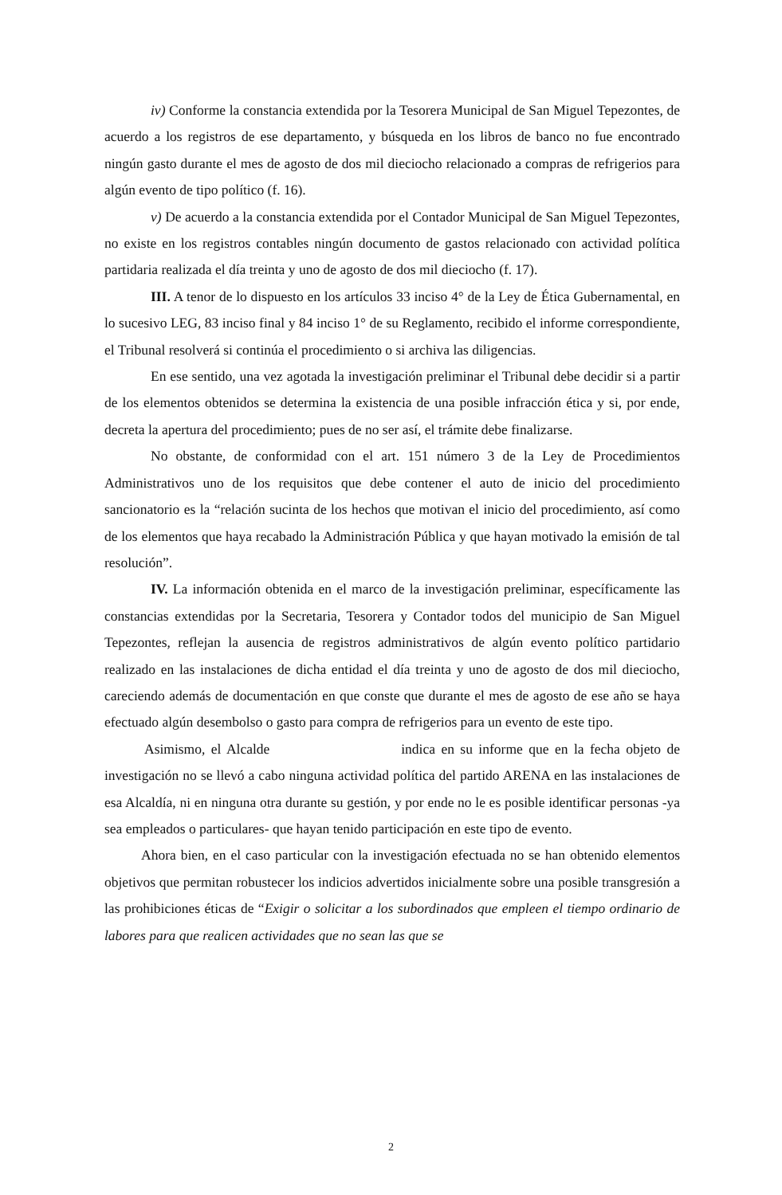iv) Conforme la constancia extendida por la Tesorera Municipal de San Miguel Tepezontes, de acuerdo a los registros de ese departamento, y búsqueda en los libros de banco no fue encontrado ningún gasto durante el mes de agosto de dos mil dieciocho relacionado a compras de refrigerios para algún evento de tipo político (f. 16).
v) De acuerdo a la constancia extendida por el Contador Municipal de San Miguel Tepezontes, no existe en los registros contables ningún documento de gastos relacionado con actividad política partidaria realizada el día treinta y uno de agosto de dos mil dieciocho (f. 17).
III. A tenor de lo dispuesto en los artículos 33 inciso 4° de la Ley de Ética Gubernamental, en lo sucesivo LEG, 83 inciso final y 84 inciso 1° de su Reglamento, recibido el informe correspondiente, el Tribunal resolverá si continúa el procedimiento o si archiva las diligencias.
En ese sentido, una vez agotada la investigación preliminar el Tribunal debe decidir si a partir de los elementos obtenidos se determina la existencia de una posible infracción ética y si, por ende, decreta la apertura del procedimiento; pues de no ser así, el trámite debe finalizarse.
No obstante, de conformidad con el art. 151 número 3 de la Ley de Procedimientos Administrativos uno de los requisitos que debe contener el auto de inicio del procedimiento sancionatorio es la “relación sucinta de los hechos que motivan el inicio del procedimiento, así como de los elementos que haya recabado la Administración Pública y que hayan motivado la emisión de tal resolución”.
IV. La información obtenida en el marco de la investigación preliminar, específicamente las constancias extendidas por la Secretaria, Tesorera y Contador todos del municipio de San Miguel Tepezontes, reflejan la ausencia de registros administrativos de algún evento político partidario realizado en las instalaciones de dicha entidad el día treinta y uno de agosto de dos mil dieciocho, careciendo además de documentación en que conste que durante el mes de agosto de ese año se haya efectuado algún desembolso o gasto para compra de refrigerios para un evento de este tipo.
Asimismo, el Alcalde indica en su informe que en la fecha objeto de investigación no se llevó a cabo ninguna actividad política del partido ARENA en las instalaciones de esa Alcaldía, ni en ninguna otra durante su gestión, y por ende no le es posible identificar personas -ya sea empleados o particulares- que hayan tenido participación en este tipo de evento.
Ahora bien, en el caso particular con la investigación efectuada no se han obtenido elementos objetivos que permitan robustecer los indicios advertidos inicialmente sobre una posible transgresión a las prohibiciones éticas de “Exigir o solicitar a los subordinados que empleen el tiempo ordinario de labores para que realicen actividades que no sean las que se
2